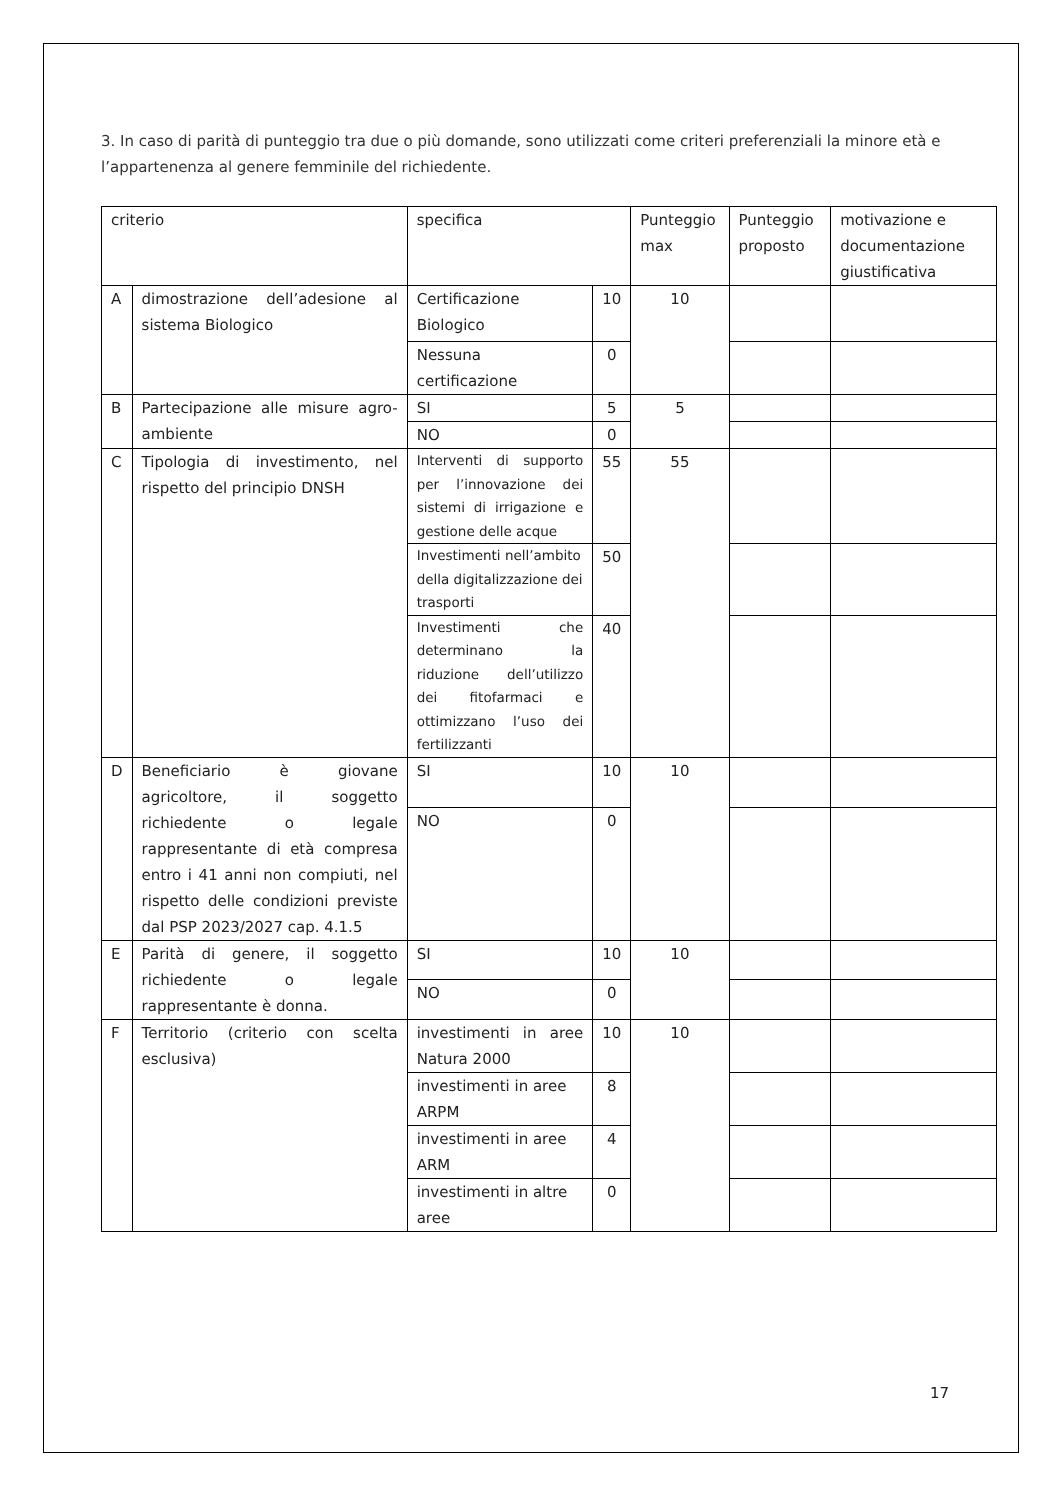3. In caso di parità di punteggio tra due o più domande, sono utilizzati come criteri preferenziali la minore età e l’appartenenza al genere femminile del richiedente.
| criterio | | specifica | | Punteggio max | Punteggio proposto | motivazione e documentazione giustificativa |
| --- | --- | --- | --- | --- | --- | --- |
| A | dimostrazione dell’adesione al sistema Biologico | Certificazione Biologico | 10 | 10 | | |
| | | Nessuna certificazione | 0 | | | |
| B | Partecipazione alle misure agro-ambiente | SI | 5 | 5 | | |
| | | NO | 0 | | | |
| C | Tipologia di investimento, nel rispetto del principio DNSH | Interventi di supporto per l’innovazione dei sistemi di irrigazione e gestione delle acque | 55 | 55 | | |
| | | Investimenti nell’ambito della digitalizzazione dei trasporti | 50 | | | |
| | | Investimenti che determinano la riduzione dell’utilizzo dei fitofarmaci e ottimizzano l’uso dei fertilizzanti | 40 | | | |
| D | Beneficiario è giovane agricoltore, il soggetto richiedente o legale rappresentante di età compresa entro i 41 anni non compiuti, nel rispetto delle condizioni previste dal PSP 2023/2027 cap. 4.1.5 | SI | 10 | 10 | | |
| | | NO | 0 | | | |
| E | Parità di genere, il soggetto richiedente o legale rappresentante è donna. | SI | 10 | 10 | | |
| | | NO | 0 | | | |
| F | Territorio (criterio con scelta esclusiva) | investimenti in aree Natura 2000 | 10 | 10 | | |
| | | investimenti in aree ARPM | 8 | | | |
| | | investimenti in aree ARM | 4 | | | |
| | | investimenti in altre aree | 0 | | | |
17